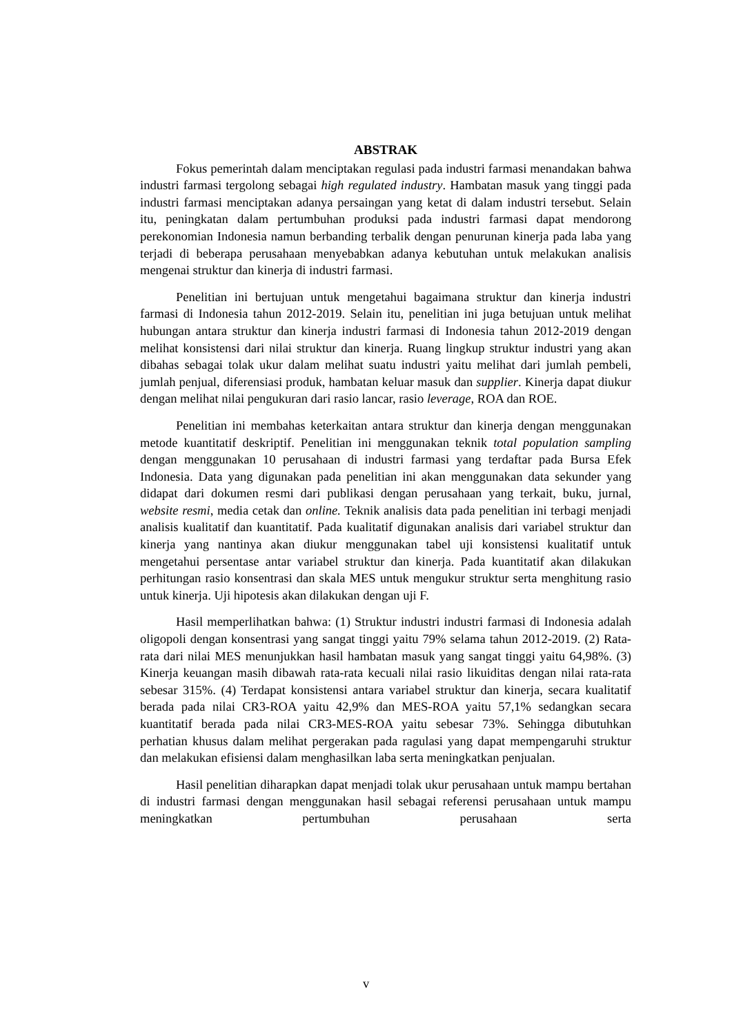ABSTRAK
Fokus pemerintah dalam menciptakan regulasi pada industri farmasi menandakan bahwa industri farmasi tergolong sebagai high regulated industry. Hambatan masuk yang tinggi pada industri farmasi menciptakan adanya persaingan yang ketat di dalam industri tersebut. Selain itu, peningkatan dalam pertumbuhan produksi pada industri farmasi dapat mendorong perekonomian Indonesia namun berbanding terbalik dengan penurunan kinerja pada laba yang terjadi di beberapa perusahaan menyebabkan adanya kebutuhan untuk melakukan analisis mengenai struktur dan kinerja di industri farmasi.
Penelitian ini bertujuan untuk mengetahui bagaimana struktur dan kinerja industri farmasi di Indonesia tahun 2012-2019. Selain itu, penelitian ini juga betujuan untuk melihat hubungan antara struktur dan kinerja industri farmasi di Indonesia tahun 2012-2019 dengan melihat konsistensi dari nilai struktur dan kinerja. Ruang lingkup struktur industri yang akan dibahas sebagai tolak ukur dalam melihat suatu industri yaitu melihat dari jumlah pembeli, jumlah penjual, diferensiasi produk, hambatan keluar masuk dan supplier. Kinerja dapat diukur dengan melihat nilai pengukuran dari rasio lancar, rasio leverage, ROA dan ROE.
Penelitian ini membahas keterkaitan antara struktur dan kinerja dengan menggunakan metode kuantitatif deskriptif. Penelitian ini menggunakan teknik total population sampling dengan menggunakan 10 perusahaan di industri farmasi yang terdaftar pada Bursa Efek Indonesia. Data yang digunakan pada penelitian ini akan menggunakan data sekunder yang didapat dari dokumen resmi dari publikasi dengan perusahaan yang terkait, buku, jurnal, website resmi, media cetak dan online. Teknik analisis data pada penelitian ini terbagi menjadi analisis kualitatif dan kuantitatif. Pada kualitatif digunakan analisis dari variabel struktur dan kinerja yang nantinya akan diukur menggunakan tabel uji konsistensi kualitatif untuk mengetahui persentase antar variabel struktur dan kinerja. Pada kuantitatif akan dilakukan perhitungan rasio konsentrasi dan skala MES untuk mengukur struktur serta menghitung rasio untuk kinerja. Uji hipotesis akan dilakukan dengan uji F.
Hasil memperlihatkan bahwa: (1) Struktur industri industri farmasi di Indonesia adalah oligopoli dengan konsentrasi yang sangat tinggi yaitu 79% selama tahun 2012-2019. (2) Rata-rata dari nilai MES menunjukkan hasil hambatan masuk yang sangat tinggi yaitu 64,98%. (3) Kinerja keuangan masih dibawah rata-rata kecuali nilai rasio likuiditas dengan nilai rata-rata sebesar 315%. (4) Terdapat konsistensi antara variabel struktur dan kinerja, secara kualitatif berada pada nilai CR3-ROA yaitu 42,9% dan MES-ROA yaitu 57,1% sedangkan secara kuantitatif berada pada nilai CR3-MES-ROA yaitu sebesar 73%. Sehingga dibutuhkan perhatian khusus dalam melihat pergerakan pada ragulasi yang dapat mempengaruhi struktur dan melakukan efisiensi dalam menghasilkan laba serta meningkatkan penjualan.
Hasil penelitian diharapkan dapat menjadi tolak ukur perusahaan untuk mampu bertahan di industri farmasi dengan menggunakan hasil sebagai referensi perusahaan untuk mampu meningkatkan pertumbuhan perusahaan serta
v